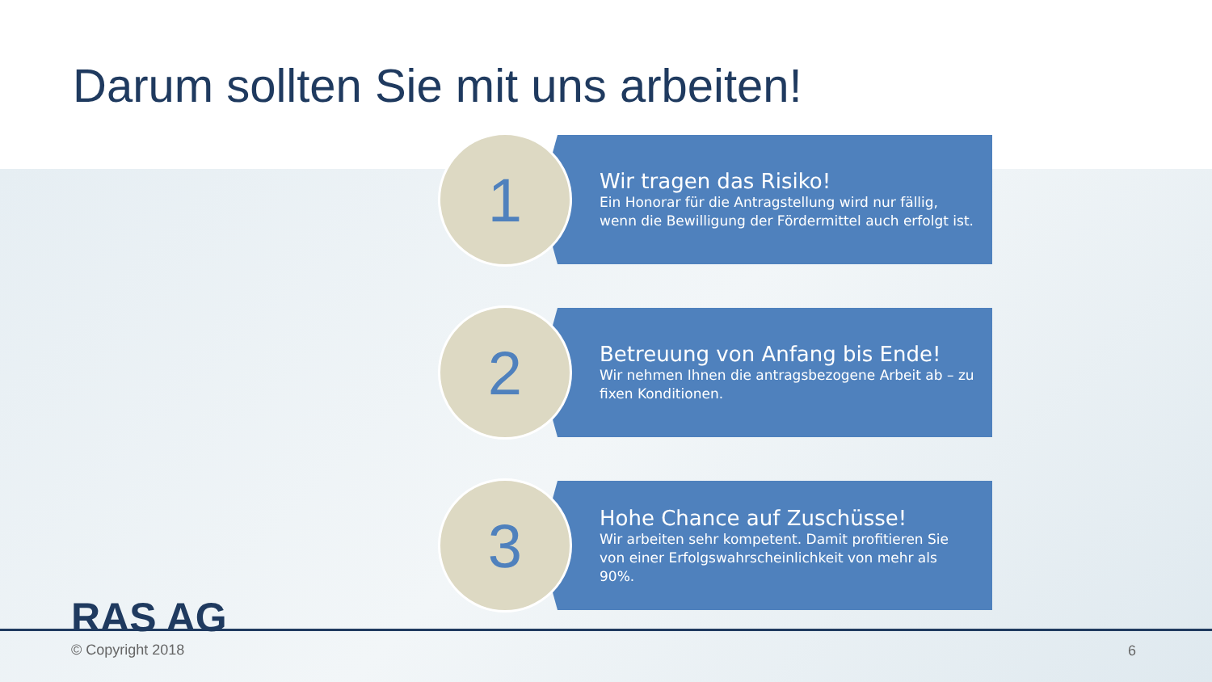Darum sollten Sie mit uns arbeiten!
1
Wir tragen das Risiko!
Ein Honorar für die Antragstellung wird nur fällig, wenn die Bewilligung der Fördermittel auch erfolgt ist.
2
Betreuung von Anfang bis Ende!
Wir nehmen Ihnen die antragsbezogene Arbeit ab – zu fixen Konditionen.
3
Hohe Chance auf Zuschüsse!
Wir arbeiten sehr kompetent. Damit profitieren Sie von einer Erfolgswahrscheinlichkeit von mehr als 90%.
RAS AG
© Copyright 2018 6